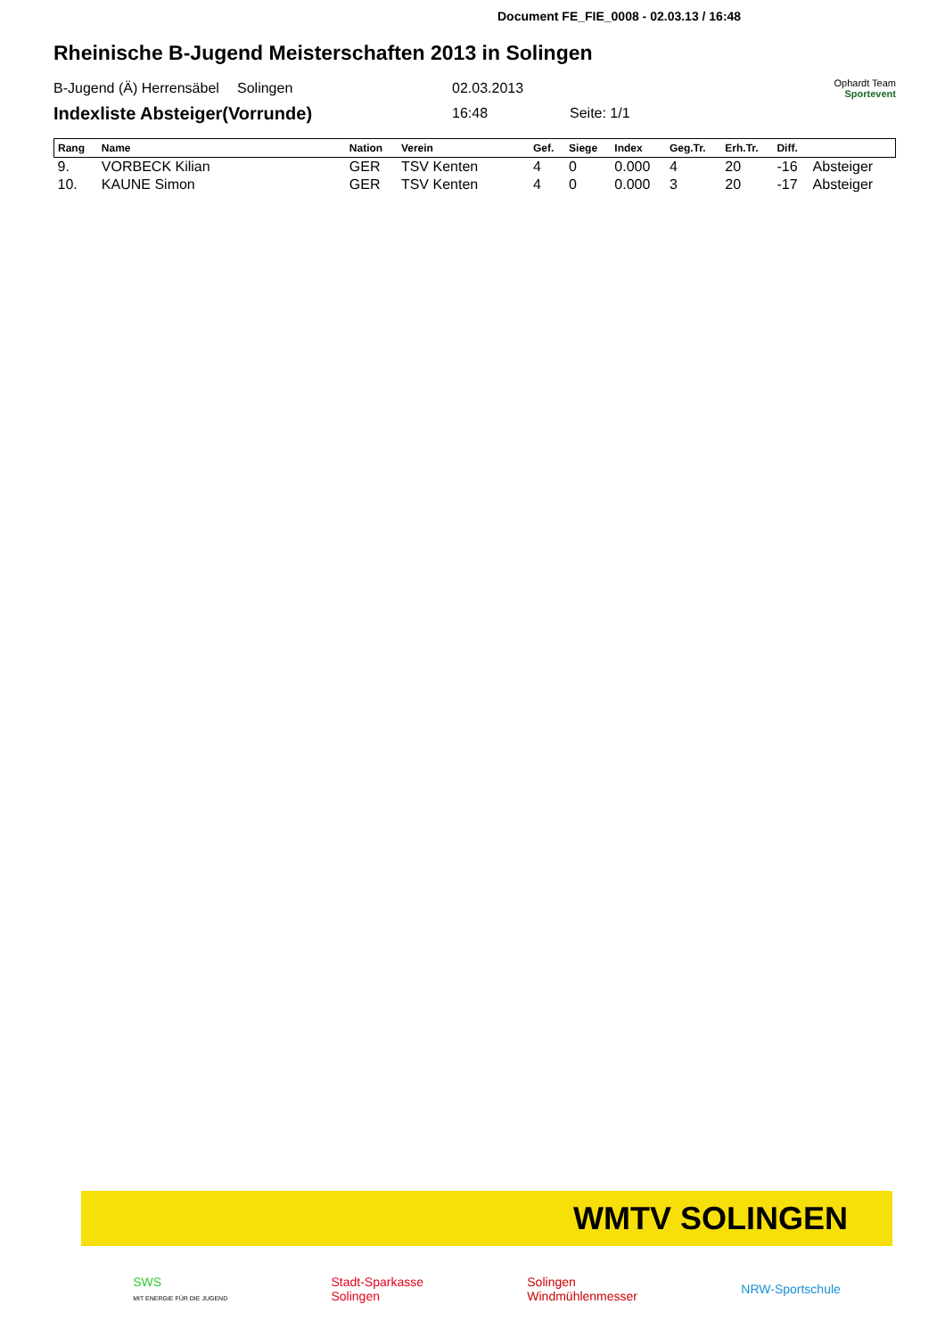Document FE_FIE_0008 - 02.03.13 / 16:48
Rheinische B-Jugend Meisterschaften 2013 in Solingen
B-Jugend (Ä) Herrensäbel Solingen 02.03.2013 Ophardt Team
Sportevent
Indexliste Absteiger(Vorrunde) 16:48 Seite: 1/1
| Rang | Name | Nation | Verein | Gef. | Siege | Index | Geg.Tr. | Erh.Tr. | Diff. | |
| --- | --- | --- | --- | --- | --- | --- | --- | --- | --- | --- |
| 9. | VORBECK Kilian | GER | TSV Kenten | 4 | 0 | 0.000 | 4 | 20 | -16 | Absteiger |
| 10. | KAUNE Simon | GER | TSV Kenten | 4 | 0 | 0.000 | 3 | 20 | -17 | Absteiger |
WMTV SOLINGEN
SWS
MIT ENERGIE FÜR DIE JUGEND Stadt-Sparkasse
Solingen Solingen
Windmühlenmesser NRW-Sportschule